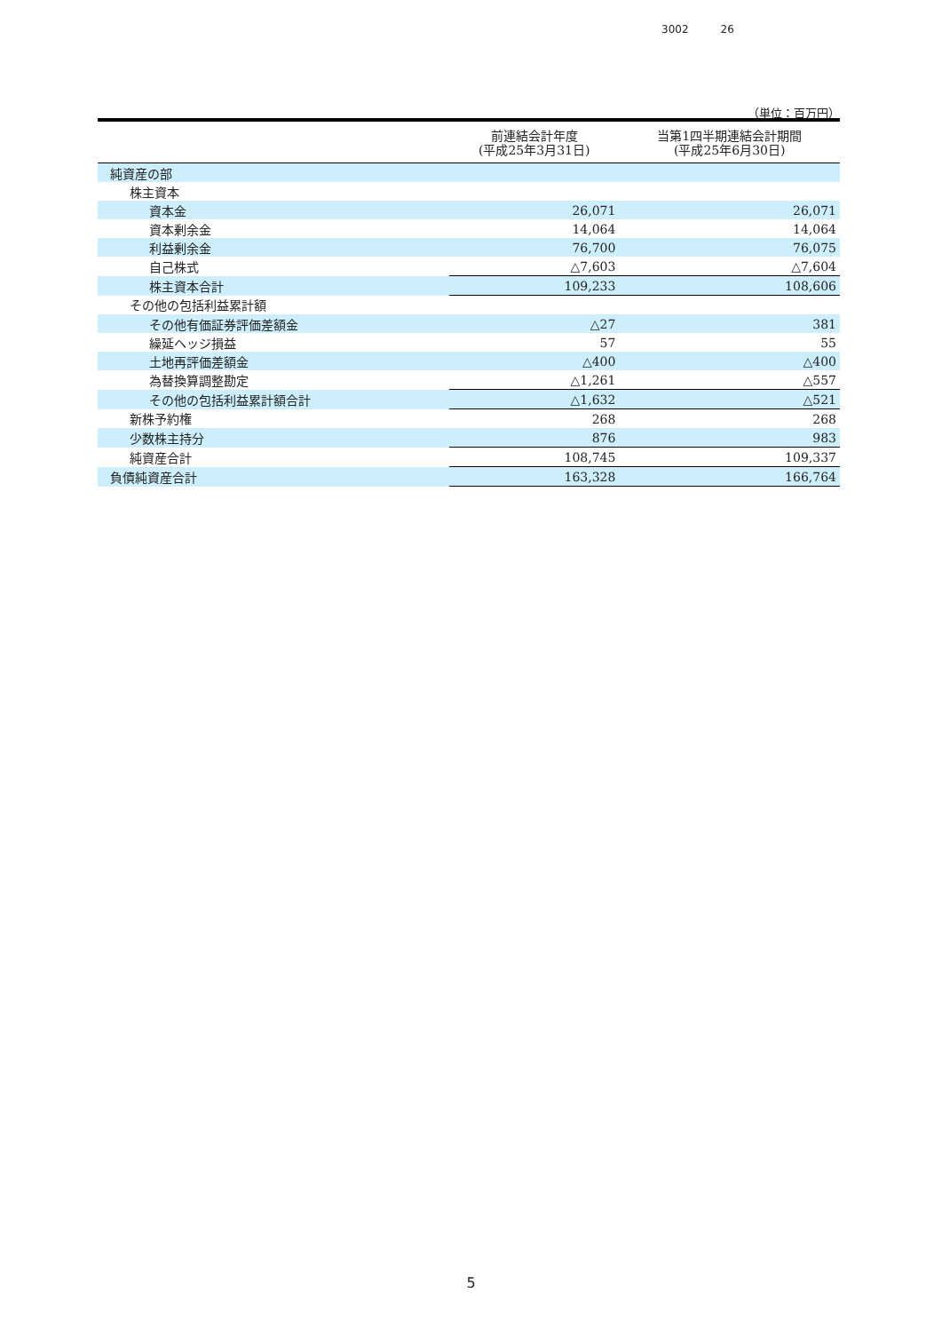3002 26
（単位：百万円）
| | 前連結会計年度 (平成25年3月31日) | 当第1四半期連結会計期間 (平成25年6月30日) |
| --- | --- | --- |
| 純資産の部 | | |
| 株主資本 | | |
| 資本金 | 26,071 | 26,071 |
| 資本剰余金 | 14,064 | 14,064 |
| 利益剰余金 | 76,700 | 76,075 |
| 自己株式 | △7,603 | △7,604 |
| 株主資本合計 | 109,233 | 108,606 |
| その他の包括利益累計額 | | |
| その他有価証券評価差額金 | △27 | 381 |
| 繰延ヘッジ損益 | 57 | 55 |
| 土地再評価差額金 | △400 | △400 |
| 為替換算調整勘定 | △1,261 | △557 |
| その他の包括利益累計額合計 | △1,632 | △521 |
| 新株予約権 | 268 | 268 |
| 少数株主持分 | 876 | 983 |
| 純資産合計 | 108,745 | 109,337 |
| 負債純資産合計 | 163,328 | 166,764 |
5